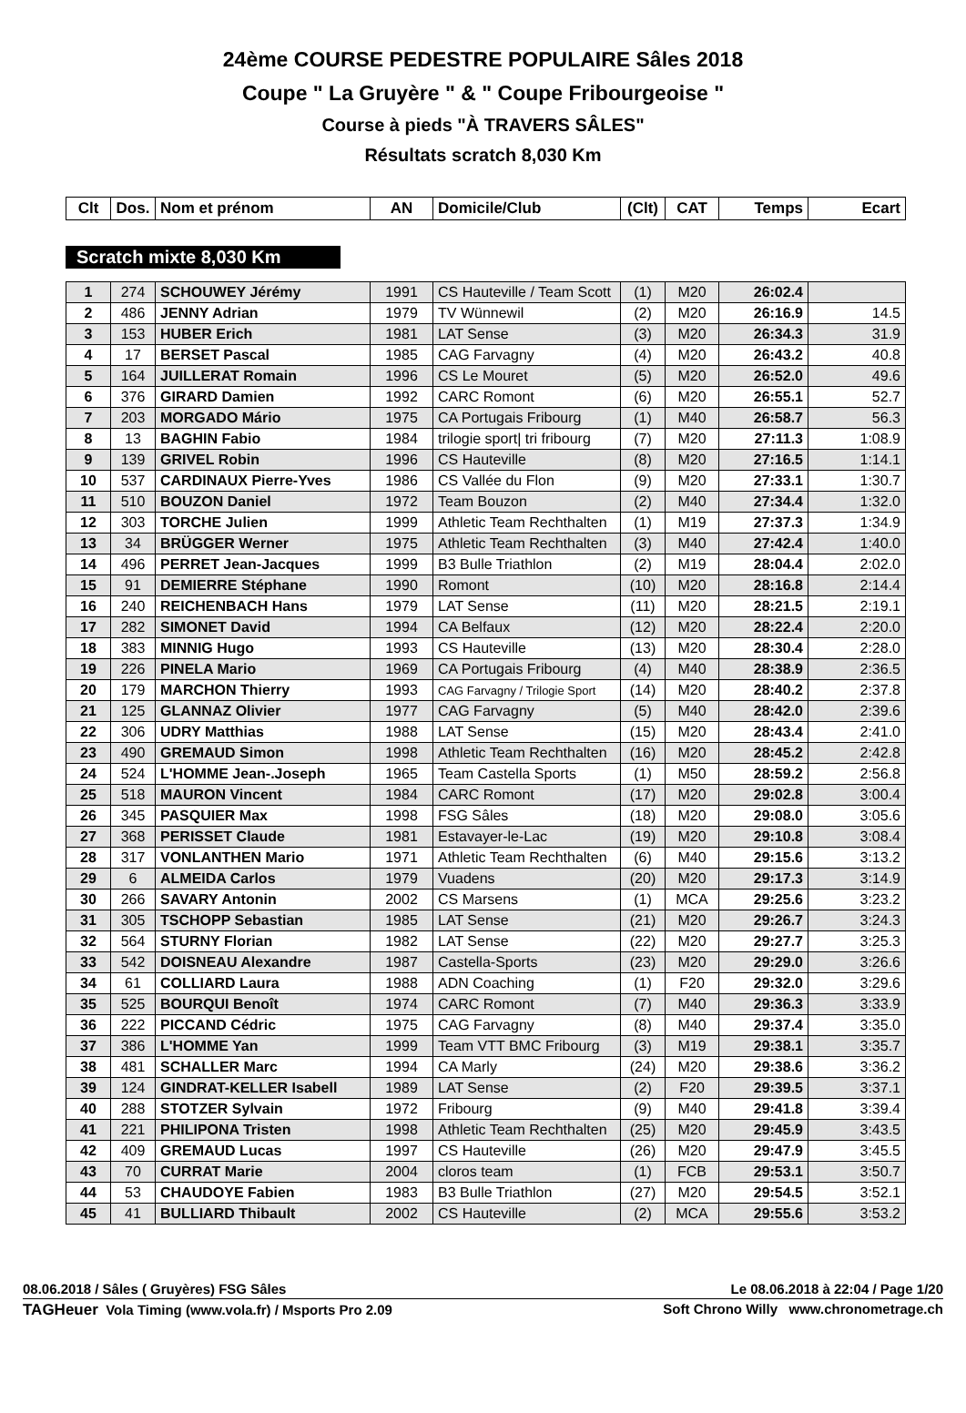24ème COURSE PEDESTRE POPULAIRE Sâles 2018
Coupe " La Gruyère " & " Coupe Fribourgeoise "
Course à pieds "À TRAVERS SÂLES"
Résultats scratch 8,030 Km
| Clt | Dos. | Nom et prénom | AN | Domicile/Club | (Clt) | CAT | Temps | Ecart |
| --- | --- | --- | --- | --- | --- | --- | --- | --- |
Scratch mixte 8,030 Km
| 1 | 274 | SCHOUWEY Jérémy | 1991 | CS Hauteville / Team Scott | (1) | M20 | 26:02.4 | |
| 2 | 486 | JENNY Adrian | 1979 | TV Wünnewil | (2) | M20 | 26:16.9 | 14.5 |
| 3 | 153 | HUBER Erich | 1981 | LAT Sense | (3) | M20 | 26:34.3 | 31.9 |
| 4 | 17 | BERSET Pascal | 1985 | CAG Farvagny | (4) | M20 | 26:43.2 | 40.8 |
| 5 | 164 | JUILLERAT Romain | 1996 | CS Le Mouret | (5) | M20 | 26:52.0 | 49.6 |
| 6 | 376 | GIRARD Damien | 1992 | CARC Romont | (6) | M20 | 26:55.1 | 52.7 |
| 7 | 203 | MORGADO Mário | 1975 | CA Portugais Fribourg | (1) | M40 | 26:58.7 | 56.3 |
| 8 | 13 | BAGHIN Fabio | 1984 | trilogie sport/ tri fribourg | (7) | M20 | 27:11.3 | 1:08.9 |
| 9 | 139 | GRIVEL Robin | 1996 | CS Hauteville | (8) | M20 | 27:16.5 | 1:14.1 |
| 10 | 537 | CARDINAUX Pierre-Yves | 1986 | CS Vallée du Flon | (9) | M20 | 27:33.1 | 1:30.7 |
| 11 | 510 | BOUZON Daniel | 1972 | Team Bouzon | (2) | M40 | 27:34.4 | 1:32.0 |
| 12 | 303 | TORCHE Julien | 1999 | Athletic Team Rechthalten | (1) | M19 | 27:37.3 | 1:34.9 |
| 13 | 34 | BRÜGGER Werner | 1975 | Athletic Team Rechthalten | (3) | M40 | 27:42.4 | 1:40.0 |
| 14 | 496 | PERRET Jean-Jacques | 1999 | B3 Bulle Triathlon | (2) | M19 | 28:04.4 | 2:02.0 |
| 15 | 91 | DEMIERRE Stéphane | 1990 | Romont | (10) | M20 | 28:16.8 | 2:14.4 |
| 16 | 240 | REICHENBACH Hans | 1979 | LAT Sense | (11) | M20 | 28:21.5 | 2:19.1 |
| 17 | 282 | SIMONET David | 1994 | CA Belfaux | (12) | M20 | 28:22.4 | 2:20.0 |
| 18 | 383 | MINNIG Hugo | 1993 | CS Hauteville | (13) | M20 | 28:30.4 | 2:28.0 |
| 19 | 226 | PINELA Mario | 1969 | CA Portugais Fribourg | (4) | M40 | 28:38.9 | 2:36.5 |
| 20 | 179 | MARCHON Thierry | 1993 | CAG Farvagny / Trilogie Sport | (14) | M20 | 28:40.2 | 2:37.8 |
| 21 | 125 | GLANNAZ Olivier | 1977 | CAG Farvagny | (5) | M40 | 28:42.0 | 2:39.6 |
| 22 | 306 | UDRY Matthias | 1988 | LAT Sense | (15) | M20 | 28:43.4 | 2:41.0 |
| 23 | 490 | GREMAUD Simon | 1998 | Athletic Team Rechthalten | (16) | M20 | 28:45.2 | 2:42.8 |
| 24 | 524 | L'HOMME Jean-.Joseph | 1965 | Team Castella Sports | (1) | M50 | 28:59.2 | 2:56.8 |
| 25 | 518 | MAURON Vincent | 1984 | CARC Romont | (17) | M20 | 29:02.8 | 3:00.4 |
| 26 | 345 | PASQUIER Max | 1998 | FSG Sâles | (18) | M20 | 29:08.0 | 3:05.6 |
| 27 | 368 | PERISSET Claude | 1981 | Estavayer-le-Lac | (19) | M20 | 29:10.8 | 3:08.4 |
| 28 | 317 | VONLANTHEN Mario | 1971 | Athletic Team Rechthalten | (6) | M40 | 29:15.6 | 3:13.2 |
| 29 | 6 | ALMEIDA Carlos | 1979 | Vuadens | (20) | M20 | 29:17.3 | 3:14.9 |
| 30 | 266 | SAVARY Antonin | 2002 | CS Marsens | (1) | MCA | 29:25.6 | 3:23.2 |
| 31 | 305 | TSCHOPP Sebastian | 1985 | LAT Sense | (21) | M20 | 29:26.7 | 3:24.3 |
| 32 | 564 | STURNY Florian | 1982 | LAT Sense | (22) | M20 | 29:27.7 | 3:25.3 |
| 33 | 542 | DOISNEAU Alexandre | 1987 | Castella-Sports | (23) | M20 | 29:29.0 | 3:26.6 |
| 34 | 61 | COLLIARD Laura | 1988 | ADN Coaching | (1) | F20 | 29:32.0 | 3:29.6 |
| 35 | 525 | BOURQUI Benoît | 1974 | CARC Romont | (7) | M40 | 29:36.3 | 3:33.9 |
| 36 | 222 | PICCAND Cédric | 1975 | CAG Farvagny | (8) | M40 | 29:37.4 | 3:35.0 |
| 37 | 386 | L'HOMME Yan | 1999 | Team VTT BMC Fribourg | (3) | M19 | 29:38.1 | 3:35.7 |
| 38 | 481 | SCHALLER Marc | 1994 | CA Marly | (24) | M20 | 29:38.6 | 3:36.2 |
| 39 | 124 | GINDRAT-KELLER Isabell | 1989 | LAT Sense | (2) | F20 | 29:39.5 | 3:37.1 |
| 40 | 288 | STOTZER Sylvain | 1972 | Fribourg | (9) | M40 | 29:41.8 | 3:39.4 |
| 41 | 221 | PHILIPONA Tristen | 1998 | Athletic Team Rechthalten | (25) | M20 | 29:45.9 | 3:43.5 |
| 42 | 409 | GREMAUD Lucas | 1997 | CS Hauteville | (26) | M20 | 29:47.9 | 3:45.5 |
| 43 | 70 | CURRAT Marie | 2004 | cloros team | (1) | FCB | 29:53.1 | 3:50.7 |
| 44 | 53 | CHAUDOYE Fabien | 1983 | B3 Bulle Triathlon | (27) | M20 | 29:54.5 | 3:52.1 |
| 45 | 41 | BULLIARD Thibault | 2002 | CS Hauteville | (2) | MCA | 29:55.6 | 3:53.2 |
08.06.2018 / Sâles ( Gruyères) FSG Sâles Le 08.06.2018 à 22:04 / Page 1/20
TAGHeuer Vola Timing (www.vola.fr) / Msports Pro 2.09 Soft Chrono Willy www.chronometrage.ch